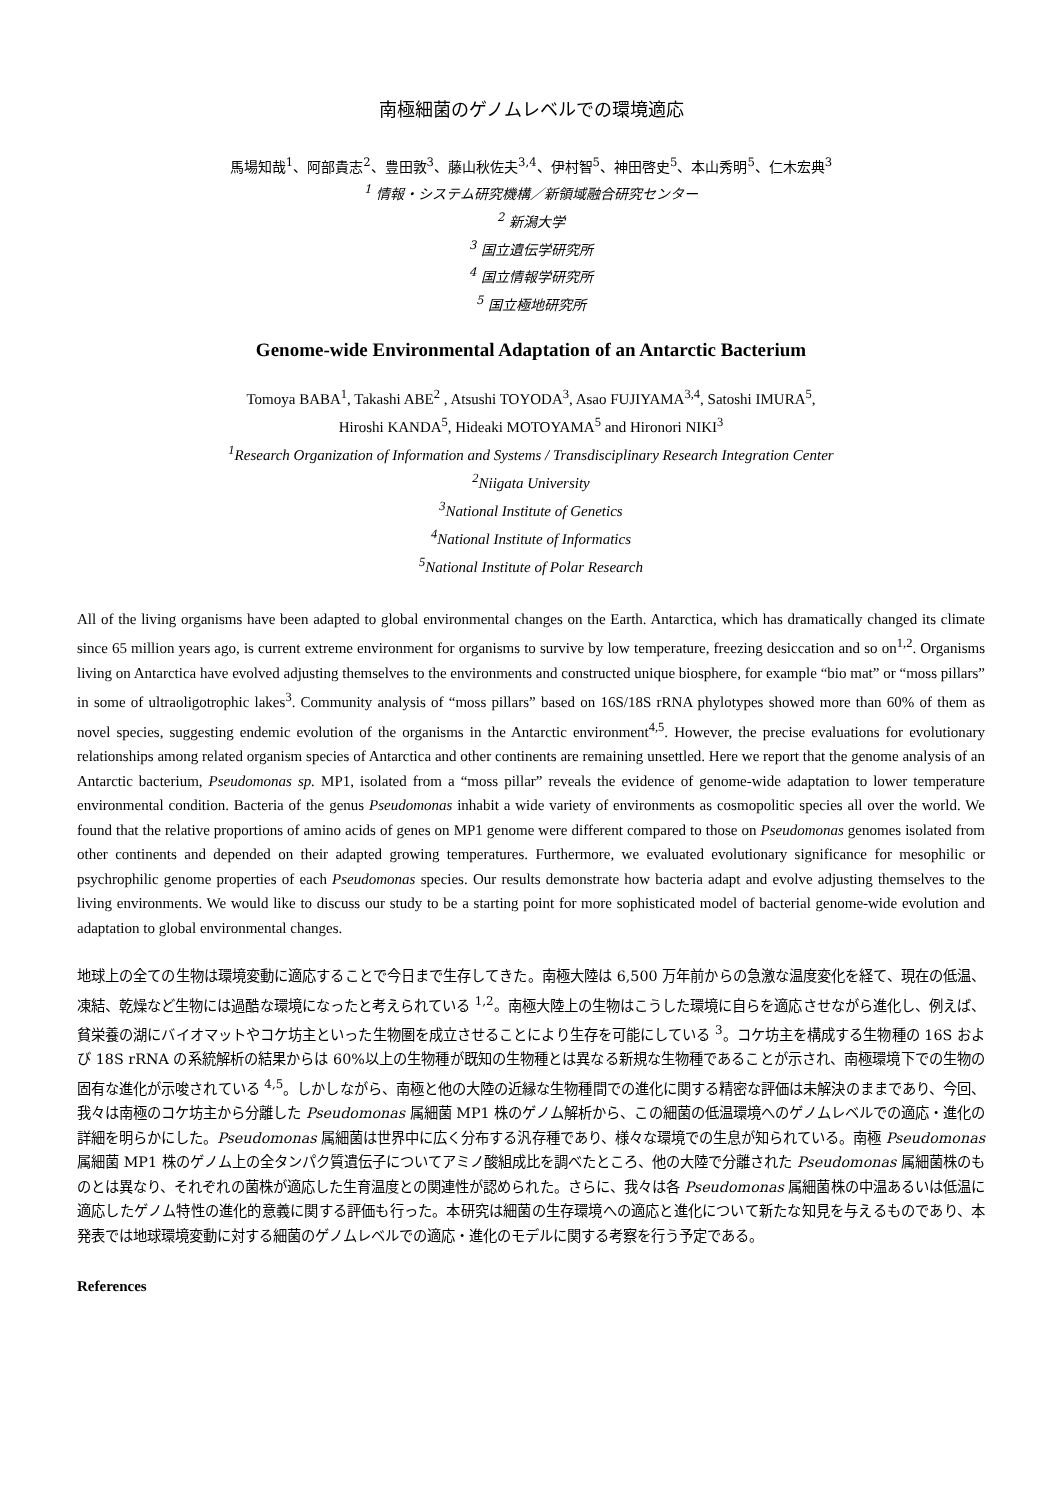南極細菌のゲノムレベルでの環境適応
馬場知哉<sup>1</sup>、阿部貴志<sup>2</sup>、豊田敦<sup>3</sup>、藤山秋佐夫<sup>3,4</sup>、伊村智<sup>5</sup>、神田啓史<sup>5</sup>、本山秀明<sup>5</sup>、仁木宏典<sup>3</sup>
<sup>1</sup> 情報・システム研究機構／新領域融合研究センター
<sup>2</sup> 新潟大学
<sup>3</sup> 国立遺伝学研究所
<sup>4</sup> 国立情報学研究所
<sup>5</sup> 国立極地研究所
Genome-wide Environmental Adaptation of an Antarctic Bacterium
Tomoya BABA<sup>1</sup>, Takashi ABE<sup>2</sup> , Atsushi TOYODA<sup>3</sup>, Asao FUJIYAMA<sup>3,4</sup>, Satoshi IMURA<sup>5</sup>,
Hiroshi KANDA<sup>5</sup>, Hideaki MOTOYAMA<sup>5</sup> and Hironori NIKI<sup>3</sup>
<sup>1</sup> Research Organization of Information and Systems / Transdisciplinary Research Integration Center
<sup>2</sup> Niigata University
<sup>3</sup> National Institute of Genetics
<sup>4</sup> National Institute of Informatics
<sup>5</sup> National Institute of Polar Research
All of the living organisms have been adapted to global environmental changes on the Earth. Antarctica, which has dramatically changed its climate since 65 million years ago, is current extreme environment for organisms to survive by low temperature, freezing desiccation and so on<sup>1,2</sup>. Organisms living on Antarctica have evolved adjusting themselves to the environments and constructed unique biosphere, for example “bio mat” or “moss pillars” in some of ultraoligotrophic lakes<sup>3</sup>. Community analysis of “moss pillars” based on 16S/18S rRNA phylotypes showed more than 60% of them as novel species, suggesting endemic evolution of the organisms in the Antarctic environment<sup>4,5</sup>. However, the precise evaluations for evolutionary relationships among related organism species of Antarctica and other continents are remaining unsettled. Here we report that the genome analysis of an Antarctic bacterium, Pseudomonas sp. MP1, isolated from a “moss pillar” reveals the evidence of genome-wide adaptation to lower temperature environmental condition. Bacteria of the genus Pseudomonas inhabit a wide variety of environments as cosmopolitic species all over the world. We found that the relative proportions of amino acids of genes on MP1 genome were different compared to those on Pseudomonas genomes isolated from other continents and depended on their adapted growing temperatures. Furthermore, we evaluated evolutionary significance for mesophilic or psychrophilic genome properties of each Pseudomonas species. Our results demonstrate how bacteria adapt and evolve adjusting themselves to the living environments. We would like to discuss our study to be a starting point for more sophisticated model of bacterial genome-wide evolution and adaptation to global environmental changes.
地球上の全ての生物は環境変動に適応することで今日まで生存してきた。南極大陸は 6,500 万年前からの急激な温度変化を経て、現在の低温、凍結、乾燥など生物には過酷な環境になったと考えられている <sup>1,2</sup>。南極大陸上の生物はこうした環境に自らを適応させながら進化し、例えば、貧栄養の湖にバイオマットやコケ坊主といった生物圏を成立させることにより生存を可能にしている <sup>3</sup>。コケ坊主を構成する生物種の 16S および 18S rRNA の系統解析の結果からは 60%以上の生物種が既知の生物種とは異なる新規な生物種であることが示され、南極環境下での生物の固有な進化が示唆されている <sup>4,5</sup>。しかしながら、南極と他の大陸の近縁な生物種間での進化に関する精密な評価は未解決のままであり、今回、我々は南極のコケ坊主から分離した Pseudomonas 属細菌 MP1 株のゲノム解析から、この細菌の低温環境へのゲノムレベルでの適応・進化の詳細を明らかにした。Pseudomonas 属細菌は世界中に広く分布する汎存種であり、様々な環境での生息が知られている。南極 Pseudomonas 属細菌 MP1 株のゲノム上の全タンパク質遺伝子についてアミノ酸組成比を調べたところ、他の大陸で分離された Pseudomonas 属細菌株のものとは異なり、それぞれの菌株が適応した生育温度との関連性が認められた。さらに、我々は各 Pseudomonas 属細菌株の中温あるいは低温に適応したゲノム特性の進化的意義に関する評価も行った。本研究は細菌の生存環境への適応と進化について新たな知見を与えるものであり、本発表では地球環境変動に対する細菌のゲノムレベルでの適応・進化のモデルに関する考察を行う予定である。
References